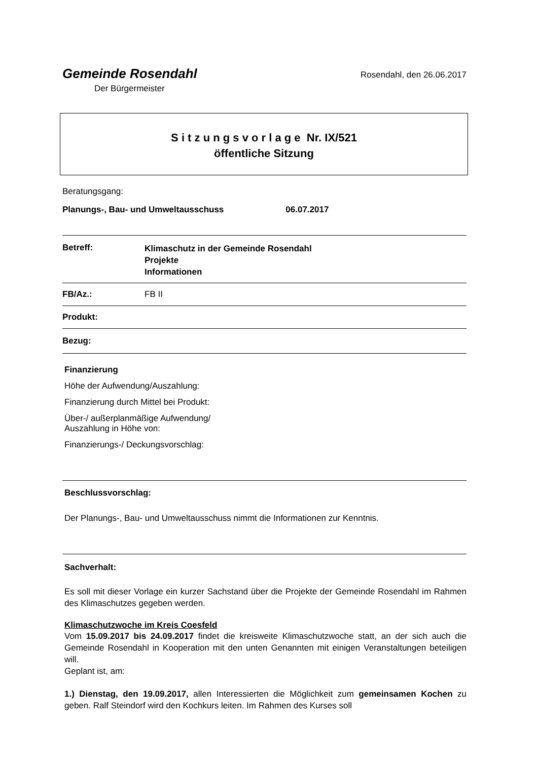Gemeinde Rosendahl
Der Bürgermeister
Rosendahl, den 26.06.2017
S i t z u n g s v o r l a g e Nr. IX/521
öffentliche Sitzung
Beratungsgang:
Planungs-, Bau- und Umweltausschuss 06.07.2017
Betreff:
Klimaschutz in der Gemeinde Rosendahl
Projekte
Informationen
FB/Az.: FB II
Produkt:
Bezug:
Finanzierung
Höhe der Aufwendung/Auszahlung:
Finanzierung durch Mittel bei Produkt:
Über-/ außerplanmäßige Aufwendung/
Auszahlung in Höhe von:
Finanzierungs-/ Deckungsvorschlag:
Beschlussvorschlag:
Der Planungs-, Bau- und Umweltausschuss nimmt die Informationen zur Kenntnis.
Sachverhalt:
Es soll mit dieser Vorlage ein kurzer Sachstand über die Projekte der Gemeinde Rosendahl im Rahmen des Klimaschutzes gegeben werden.
Klimaschutzwoche im Kreis Coesfeld
Vom 15.09.2017 bis 24.09.2017 findet die kreisweite Klimaschutzwoche statt, an der sich auch die Gemeinde Rosendahl in Kooperation mit den unten Genannten mit einigen Veranstaltungen beteiligen will.
Geplant ist, am:
1.) Dienstag, den 19.09.2017, allen Interessierten die Möglichkeit zum gemeinsamen Kochen zu geben. Ralf Steindorf wird den Kochkurs leiten. Im Rahmen des Kurses soll